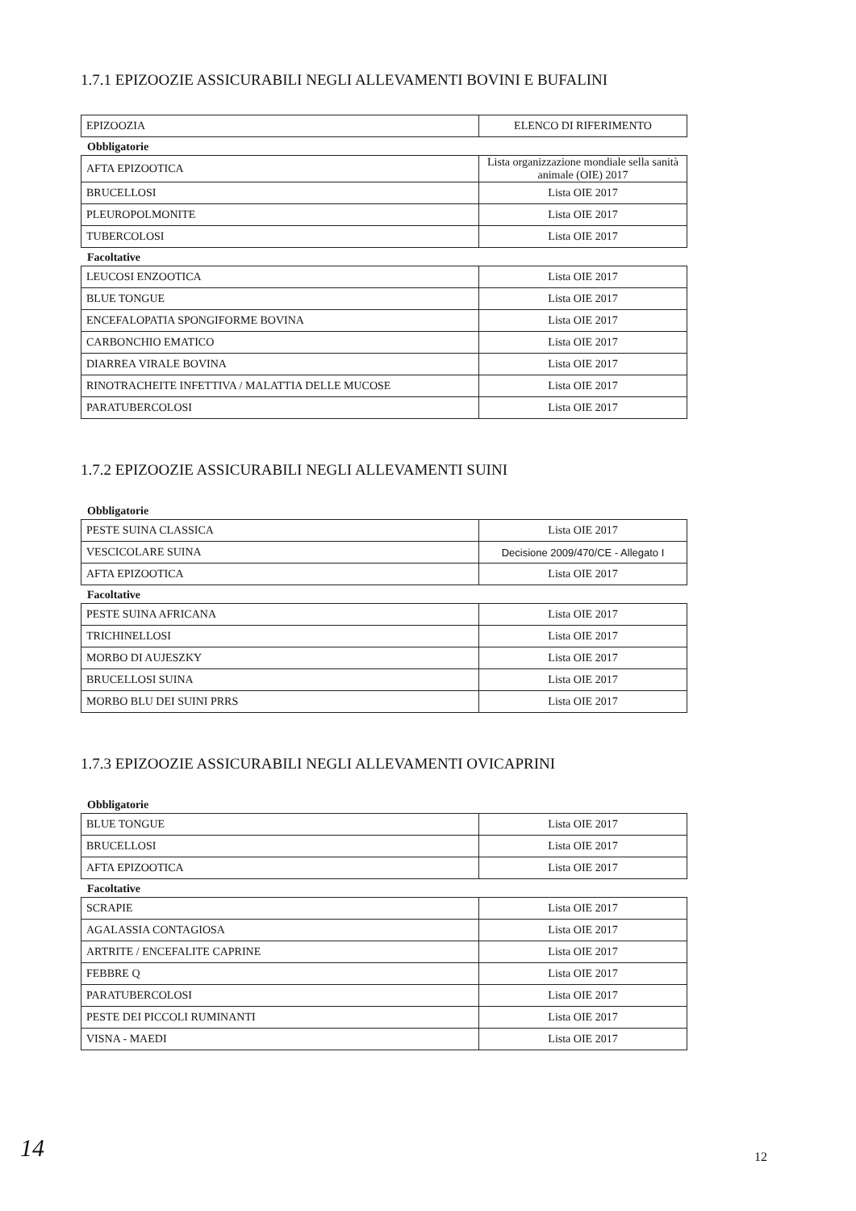1.7.1 EPIZOOZIE ASSICURABILI NEGLI ALLEVAMENTI BOVINI E BUFALINI
| EPIZOOZIA | ELENCO DI RIFERIMENTO |
Obbligatorie
| AFTA EPIZOOTICA | Lista organizzazione mondiale sella sanità animale (OIE) 2017 |
| BRUCELLOSI | Lista OIE 2017 |
| PLEUROPOLMONITE | Lista OIE 2017 |
| TUBERCOLOSI | Lista OIE 2017 |
Facoltative
| LEUCOSI ENZOOTICA | Lista OIE 2017 |
| BLUE TONGUE | Lista OIE 2017 |
| ENCEFALOPATIA SPONGIFORME BOVINA | Lista OIE 2017 |
| CARBONCHIO EMATICO | Lista OIE 2017 |
| DIARREA VIRALE BOVINA | Lista OIE 2017 |
| RINOTRACHEITE INFETTIVA / MALATTIA DELLE MUCOSE | Lista OIE 2017 |
| PARATUBERCOLOSI | Lista OIE 2017 |
1.7.2 EPIZOOZIE ASSICURABILI NEGLI ALLEVAMENTI SUINI
Obbligatorie
| PESTE SUINA CLASSICA | Lista OIE 2017 |
| VESCICOLARE SUINA | Decisione 2009/470/CE - Allegato I |
| AFTA EPIZOOTICA | Lista OIE 2017 |
Facoltative
| PESTE SUINA AFRICANA | Lista OIE 2017 |
| TRICHINELLOSI | Lista OIE 2017 |
| MORBO DI AUJESZKY | Lista OIE 2017 |
| BRUCELLOSI SUINA | Lista OIE 2017 |
| MORBO BLU DEI SUINI PRRS | Lista OIE 2017 |
1.7.3 EPIZOOZIE ASSICURABILI NEGLI ALLEVAMENTI OVICAPRINI
Obbligatorie
| BLUE TONGUE | Lista OIE 2017 |
| BRUCELLOSI | Lista OIE 2017 |
| AFTA EPIZOOTICA | Lista OIE 2017 |
Facoltative
| SCRAPIE | Lista OIE 2017 |
| AGALASSIA CONTAGIOSA | Lista OIE 2017 |
| ARTRITE / ENCEFALITE CAPRINE | Lista OIE 2017 |
| FEBBRE Q | Lista OIE 2017 |
| PARATUBERCOLOSI | Lista OIE 2017 |
| PESTE DEI PICCOLI RUMINANTI | Lista OIE 2017 |
| VISNA - MAEDI | Lista OIE 2017 |
14 12